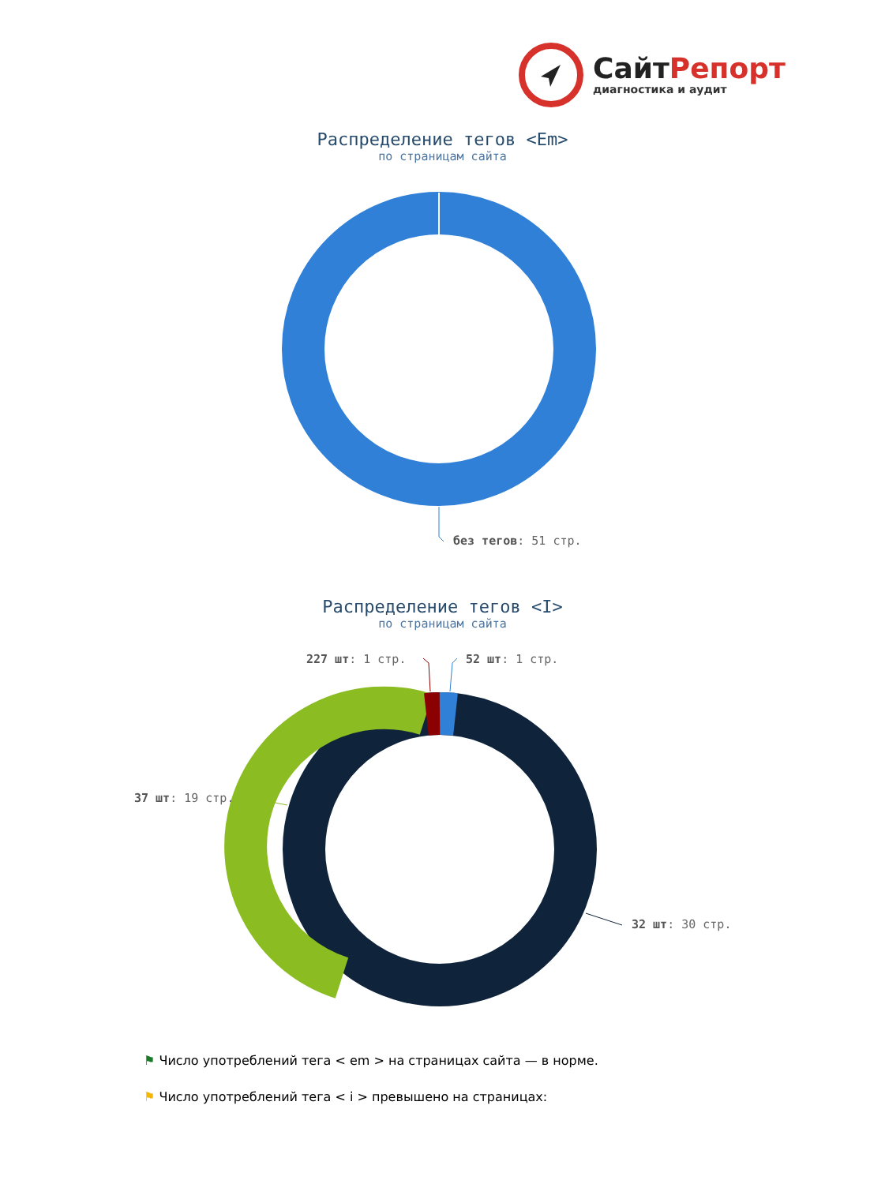СайтРепорт
диагностика и аудит
Распределение тегов <Em>
по страницам сайта
без тегов: 51 стр.
Распределение тегов <I>
по страницам сайта
227 шт: 1 стр. 52 шт: 1 стр.
37 шт: 19 стр.
32 шт: 30 стр.
⚑ Число употреблений тега < em > на страницах сайта — в норме.
⚑ Число употреблений тега < i > превышено на страницах: